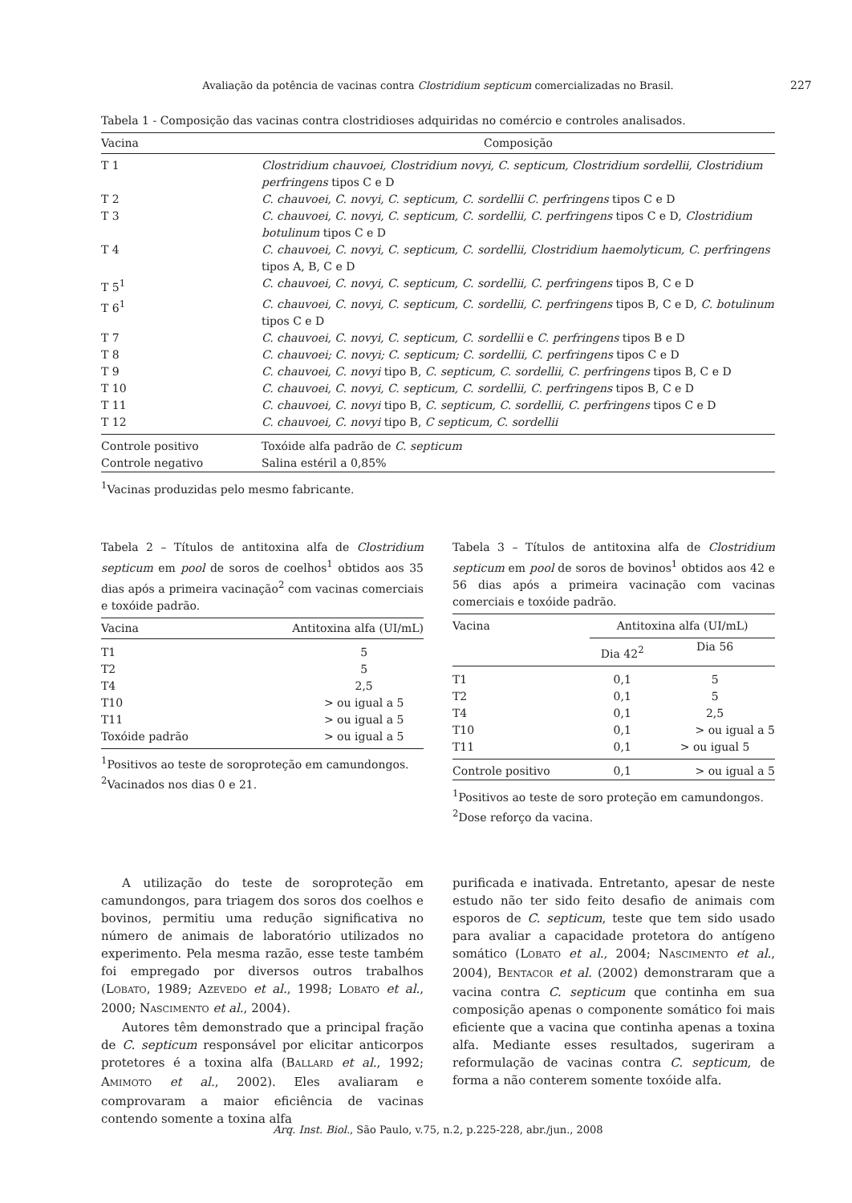Avaliação da potência de vacinas contra Clostridium septicum comercializadas no Brasil. 227
Tabela 1 - Composição das vacinas contra clostridioses adquiridas no comércio e controles analisados.
| Vacina | Composição |
| --- | --- |
| T 1 | Clostridium chauvoei, Clostridium novyi, C. septicum, Clostridium sordellii, Clostridium perfringens tipos C e D |
| T 2 | C. chauvoei, C. novyi, C. septicum, C. sordellii C. perfringens tipos C e D |
| T 3 | C. chauvoei, C. novyi, C. septicum, C. sordellii, C. perfringens tipos C e D, Clostridium botulinum tipos C e D |
| T 4 | C. chauvoei, C. novyi, C. septicum, C. sordellii, Clostridium haemolyticum, C. perfringens tipos A, B, C e D |
| T 5<sup>1</sup> | C. chauvoei, C. novyi, C. septicum, C. sordellii, C. perfringens tipos B, C e D |
| T 6<sup>1</sup> | C. chauvoei, C. novyi, C. septicum, C. sordellii, C. perfringens tipos B, C e D, C. botulinum tipos C e D |
| T 7 | C. chauvoei, C. novyi, C. septicum, C. sordellii e C. perfringens tipos B e D |
| T 8 | C. chauvoei; C. novyi; C. septicum; C. sordellii, C. perfringens tipos C e D |
| T 9 | C. chauvoei, C. novyi tipo B, C. septicum, C. sordellii, C. perfringens tipos B, C e D |
| T 10 | C. chauvoei, C. novyi, C. septicum, C. sordellii, C. perfringens tipos B, C e D |
| T 11 | C. chauvoei, C. novyi tipo B, C. septicum, C. sordellii, C. perfringens tipos C e D |
| T 12 | C. chauvoei, C. novyi tipo B, C septicum, C. sordellii |
| Controle positivo | Toxóide alfa padrão de C. septicum |
| Controle negativo | Salina estéril a 0,85% |
<sup>1</sup> Vacinas produzidas pelo mesmo fabricante.
Tabela 2 – Títulos de antitoxina alfa de Clostridium septicum em pool de soros de coelhos<sup>1</sup> obtidos aos 35 dias após a primeira vacinação<sup>2</sup> com vacinas comerciais e toxóide padrão.
| Vacina | Antitoxina alfa (UI/mL) |
| --- | --- |
| T1 | 5 |
| T2 | 5 |
| T4 | 2,5 |
| T10 | > ou igual a 5 |
| T11 | > ou igual a 5 |
| Toxóide padrão | > ou igual a 5 |
<sup>1</sup> Positivos ao teste de soroproteção em camundongos.
<sup>2</sup> Vacinados nos dias 0 e 21.
Tabela 3 – Títulos de antitoxina alfa de Clostridium septicum em pool de soros de bovinos<sup>1</sup> obtidos aos 42 e 56 dias após a primeira vacinação com vacinas comerciais e toxóide padrão.
| Vacina | Antitoxina alfa (UI/mL) | |
| | Dia 42<sup>2</sup> | Dia 56 |
| T1 | 0,1 | 5 |
| T2 | 0,1 | 5 |
| T4 | 0,1 | 2,5 |
| T10 | 0,1 | > ou igual a 5 |
| T11 | 0,1 | > ou igual 5 |
| Controle positivo | 0,1 | > ou igual a 5 |
<sup>1</sup> Positivos ao teste de soro proteção em camundongos.
<sup>2</sup> Dose reforço da vacina.
A utilização do teste de soroproteção em camundongos, para triagem dos soros dos coelhos e bovinos, permitiu uma redução significativa no número de animais de laboratório utilizados no experimento. Pela mesma razão, esse teste também foi empregado por diversos outros trabalhos (LOBATO, 1989; AZEVEDO et al., 1998; LOBATO et al., 2000; NASCIMENTO et al., 2004).
Autores têm demonstrado que a principal fração de C. septicum responsável por elicitar anticorpos protetores é a toxina alfa (BALLARD et al., 1992; AMIMOTO et al., 2002). Eles avaliaram e comprovaram a maior eficiência de vacinas contendo somente a toxina alfa
purificada e inativada. Entretanto, apesar de neste estudo não ter sido feito desafio de animais com esporos de C. septicum, teste que tem sido usado para avaliar a capacidade protetora do antígeno somático (LOBATO et al., 2004; NASCIMENTO et al., 2004), BENTACOR et al. (2002) demonstraram que a vacina contra C. septicum que continha em sua composição apenas o componente somático foi mais eficiente que a vacina que continha apenas a toxina alfa. Mediante esses resultados, sugeriram a reformulação de vacinas contra C. septicum, de forma a não conterem somente toxóide alfa.
Arq. Inst. Biol., São Paulo, v.75, n.2, p.225-228, abr./jun., 2008